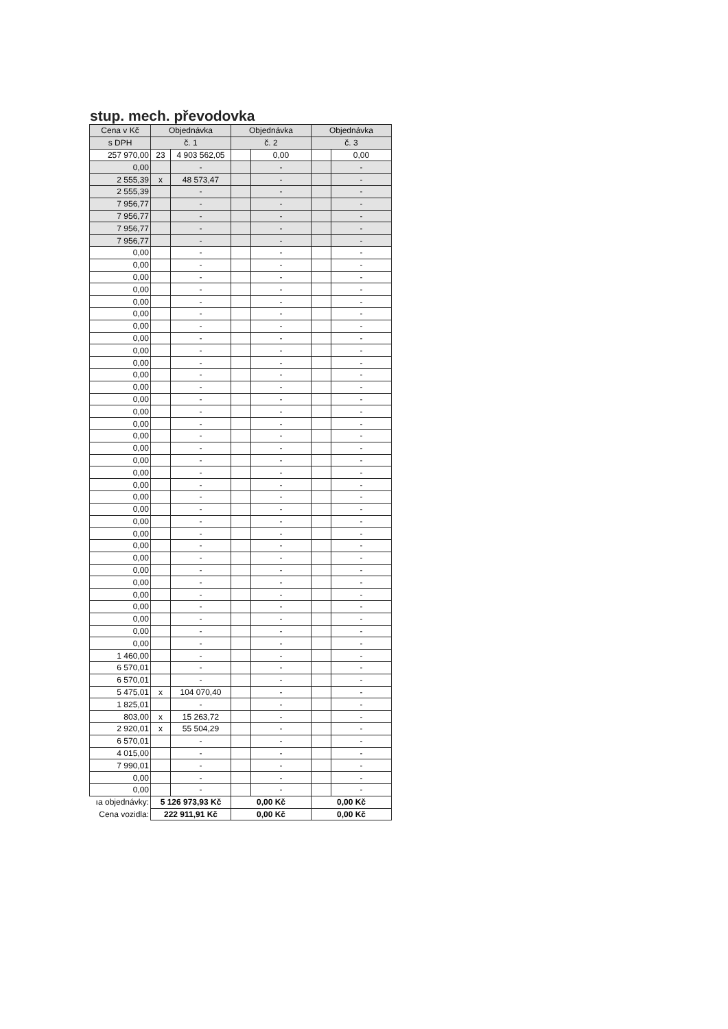stup. mech. převodovka
| Cena v Kč | Objednávka | | Objednávka | | Objednávka | |
| --- | --- | --- | --- | --- | --- | --- |
| s DPH | č. 1 | | č. 2 | | č. 3 | |
| 257 970,00 | 23 | 4 903 562,05 | | 0,00 | | 0,00 |
| 0,00 | | - | | - | | - |
| 2 555,39 | x | 48 573,47 | | - | | - |
| 2 555,39 | | - | | - | | - |
| 7 956,77 | | - | | - | | - |
| 7 956,77 | | - | | - | | - |
| 7 956,77 | | - | | - | | - |
| 7 956,77 | | - | | - | | - |
| 0,00 | | - | | - | | - |
| 0,00 | | - | | - | | - |
| 0,00 | | - | | - | | - |
| 0,00 | | - | | - | | - |
| 0,00 | | - | | - | | - |
| 0,00 | | - | | - | | - |
| 0,00 | | - | | - | | - |
| 0,00 | | - | | - | | - |
| 0,00 | | - | | - | | - |
| 0,00 | | - | | - | | - |
| 0,00 | | - | | - | | - |
| 0,00 | | - | | - | | - |
| 0,00 | | - | | - | | - |
| 0,00 | | - | | - | | - |
| 0,00 | | - | | - | | - |
| 0,00 | | - | | - | | - |
| 0,00 | | - | | - | | - |
| 0,00 | | - | | - | | - |
| 0,00 | | - | | - | | - |
| 0,00 | | - | | - | | - |
| 0,00 | | - | | - | | - |
| 0,00 | | - | | - | | - |
| 0,00 | | - | | - | | - |
| 0,00 | | - | | - | | - |
| 0,00 | | - | | - | | - |
| 0,00 | | - | | - | | - |
| 0,00 | | - | | - | | - |
| 0,00 | | - | | - | | - |
| 0,00 | | - | | - | | - |
| 0,00 | | - | | - | | - |
| 0,00 | | - | | - | | - |
| 0,00 | | - | | - | | - |
| 0,00 | | - | | - | | - |
| 1 460,00 | | - | | - | | - |
| 6 570,01 | | - | | - | | - |
| 6 570,01 | | - | | - | | - |
| 5 475,01 | x | 104 070,40 | | - | | - |
| 1 825,01 | | - | | - | | - |
| 803,00 | x | 15 263,72 | | - | | - |
| 2 920,01 | x | 55 504,29 | | - | | - |
| 6 570,01 | | - | | - | | - |
| 4 015,00 | | - | | - | | - |
| 7 990,01 | | - | | - | | - |
| 0,00 | | - | | - | | - |
| 0,00 | | - | | - | | - |
| ıa objednávky: | 5 126 973,93 Kč | | 0,00 Kč | | 0,00 Kč | |
| Cena vozidla: | 222 911,91 Kč | | 0,00 Kč | | 0,00 Kč | |